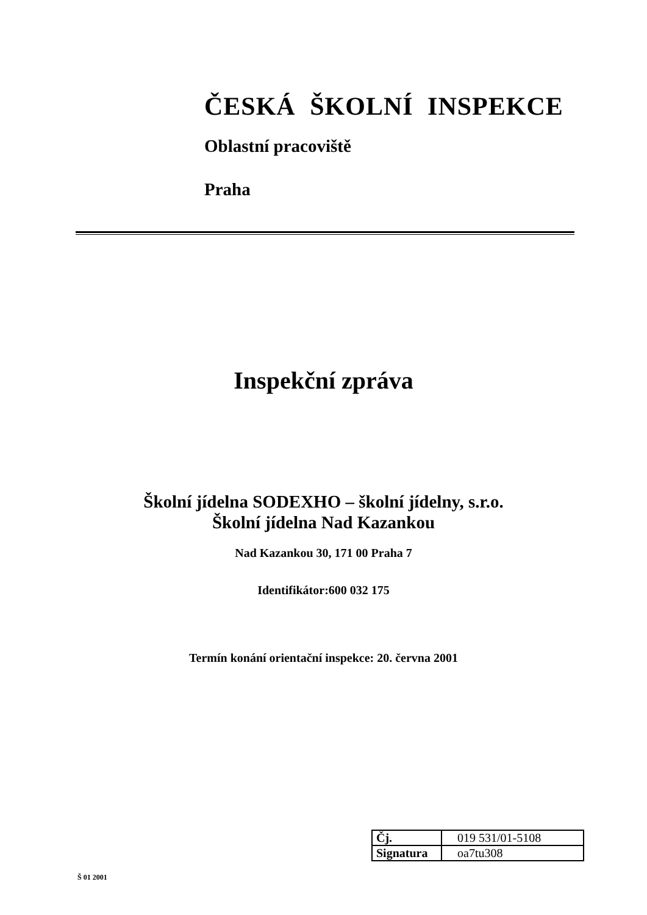ČESKÁ ŠKOLNÍ INSPEKCE
Oblastní pracoviště
Praha
Inspekční zpráva
Školní jídelna SODEXHO – školní jídelny, s.r.o.
Školní jídelna Nad Kazankou
Nad Kazankou 30, 171 00 Praha 7
Identifikátor:600 032 175
Termín konání orientační inspekce: 20. června 2001
| Čj. | 019 531/01-5108 |
| Signatura | oa7tu308 |
Š 01 2001